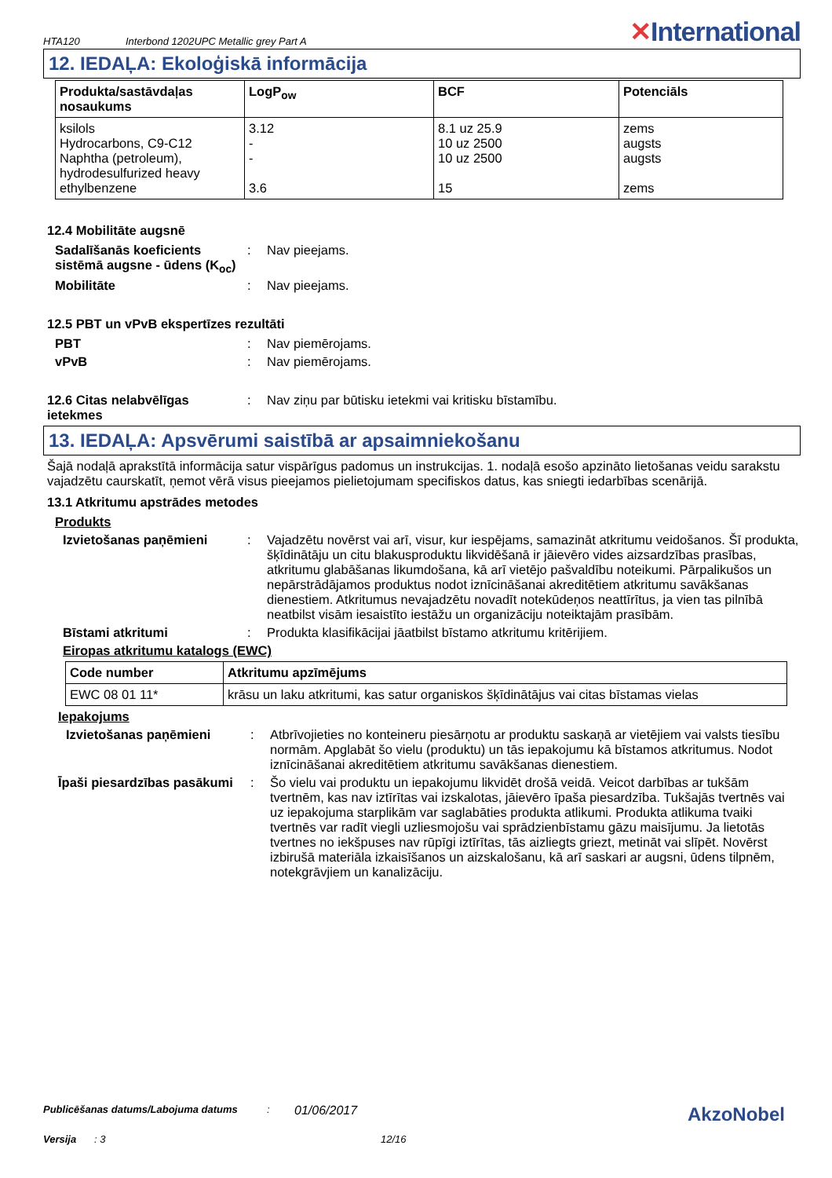HTA120 Interbond 1202UPC Metallic grey Part A ✕International
12. IEDAĻA: Ekoloģiskā informācija
| Produkta/sastāvdaļas nosaukums | LogP<sub>ow</sub> | BCF | Potenciāls |
| --- | --- | --- | --- |
| ksilols Hydrocarbons, C9-C12 Naphtha (petroleum), hydrodesulfurized heavy ethylbenzene | 3.12 - - 3.6 | 8.1 uz 25.9 10 uz 2500 10 uz 2500 15 | zems augsts augsts zems |
12.4 Mobilitāte augsnē
Sadalīšanās koeficients sistēmā augsne - ūdens (K<sub>oc</sub>)
: Nav pieejams.
Mobilitāte : Nav pieejams.
12.5 PBT un vPvB ekspertīzes rezultāti
PBT : Nav piemērojams.
vPvB : Nav piemērojams.
12.6 Citas nelabvēlīgas ietekmes
: Nav ziņu par būtisku ietekmi vai kritisku bīstamību.
13. IEDAĻA: Apsvērumi saistībā ar apsaimniekošanu
Šajā nodaļā aprakstītā informācija satur vispārīgus padomus un instrukcijas. 1. nodaļā esošo apzināto lietošanas veidu sarakstu vajadzētu caurskatīt, ņemot vērā visus pieejamos pielietojumam specifiskos datus, kas sniegti iedarbības scenārijā.
13.1 Atkritumu apstrādes metodes
Produkts
Izvietošanas paņēmieni : Vajadzētu novērst vai arī, visur, kur iespējams, samazināt atkritumu veidošanos. Šī produkta, šķīdinātāju un citu blakusproduktu likvidēšanā ir jāievēro vides aizsardzības prasības, atkritumu glabāšanas likumdošana, kā arī vietējo pašvaldību noteikumi. Pārpalikušos un nepārstrādājamos produktus nodot iznīcināšanai akreditētiem atkritumu savākšanas dienestiem. Atkritumus nevajadzētu novadīt notekūdeņos neattīrītus, ja vien tas pilnībā neatbilst visām iesaistīto iestāžu un organizāciju noteiktajām prasībām.
Bīstami atkritumi : Produkta klasifikācijai jāatbilst bīstamo atkritumu kritērijiem.
Eiropas atkritumu katalogs (EWC)
| Code number | Atkritumu apzīmējums |
| --- | --- |
| EWC 08 01 11* | krāsu un laku atkritumi, kas satur organiskos šķīdinātājus vai citas bīstamas vielas |
Iepakojums
Izvietošanas paņēmieni : Atbrīvojieties no konteineru piesārņotu ar produktu saskaņā ar vietējiem vai valsts tiesību normām. Apglabāt šo vielu (produktu) un tās iepakojumu kā bīstamos atkritumus. Nodot iznīcināšanai akreditētiem atkritumu savākšanas dienestiem.
Īpaši piesardzības pasākumi
: Šo vielu vai produktu un iepakojumu likvidēt drošā veidā. Veicot darbības ar tukšām tvertnēm, kas nav iztīrītas vai izskalotas, jāievēro īpaša piesardzība. Tukšajās tvertnēs vai uz iepakojuma starplikām var saglabāties produkta atlikumi. Produkta atlikuma tvaiki tvertnēs var radīt viegli uzliesmojošu vai sprādzienbīstamu gāzu maisījumu. Ja lietotās tvertnes no iekšpuses nav rūpīgi iztīrītas, tās aizliegts griezt, metināt vai slīpēt. Novērst izbirušā materiāla izkaisīšanos un aizskalošanu, kā arī saskari ar augsni, ūdens tilpnēm, notekgrāvjiem un kanalizāciju.
Publicēšanas datums/Labojuma datums: 01/06/2017 AkzoNobel
Versija: 3 12/16